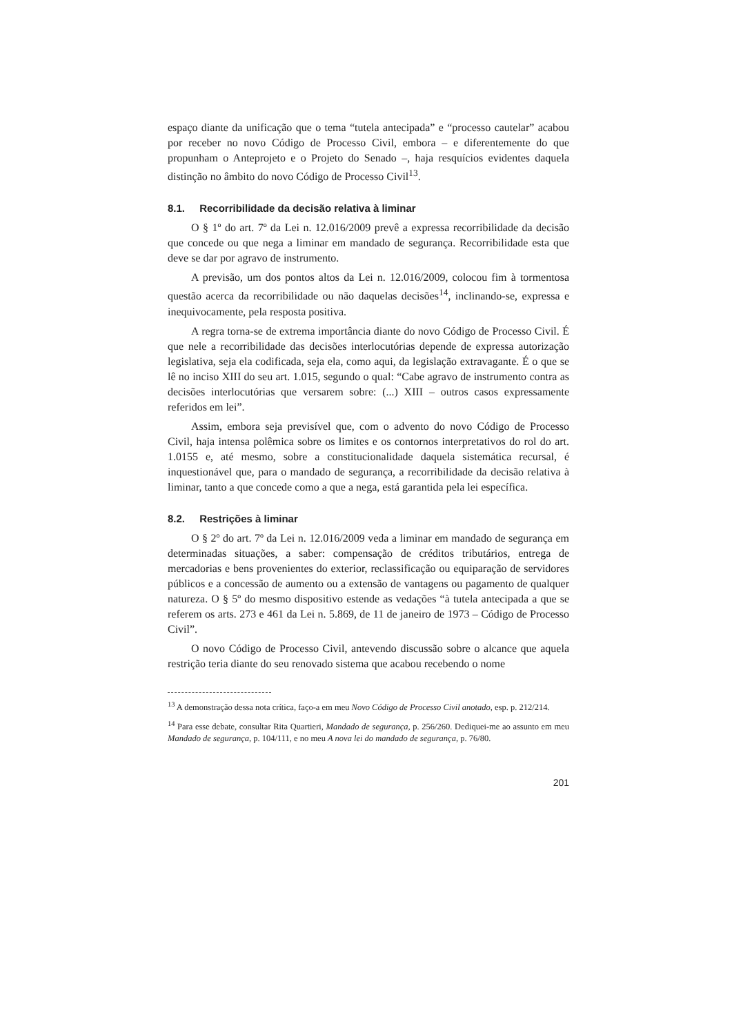espaço diante da unificação que o tema “tutela antecipada” e “processo cautelar” acabou por receber no novo Código de Processo Civil, embora – e diferentemente do que propunham o Anteprojeto e o Projeto do Senado –, haja resquícios evidentes daquela distinção no âmbito do novo Código de Processo Civil<sup>13</sup>.
8.1. Recorribilidade da decisão relativa à liminar
O § 1º do art. 7º da Lei n. 12.016/2009 prevê a expressa recorribilidade da decisão que concede ou que nega a liminar em mandado de segurança. Recorribilidade esta que deve se dar por agravo de instrumento.
A previsão, um dos pontos altos da Lei n. 12.016/2009, colocou fim à tormentosa questão acerca da recorribilidade ou não daquelas decisões<sup>14</sup>, inclinando-se, expressa e inequivocamente, pela resposta positiva.
A regra torna-se de extrema importância diante do novo Código de Processo Civil. É que nele a recorribilidade das decisões interlocutórias depende de expressa autorização legislativa, seja ela codificada, seja ela, como aqui, da legislação extravagante. É o que se lê no inciso XIII do seu art. 1.015, segundo o qual: “Cabe agravo de instrumento contra as decisões interlocutórias que versarem sobre: (...) XIII – outros casos expressamente referidos em lei”.
Assim, embora seja previsível que, com o advento do novo Código de Processo Civil, haja intensa polêmica sobre os limites e os contornos interpretativos do rol do art. 1.0155 e, até mesmo, sobre a constitucionalidade daquela sistemática recursal, é inquestionável que, para o mandado de segurança, a recorribilidade da decisão relativa à liminar, tanto a que concede como a que a nega, está garantida pela lei específica.
8.2. Restrições à liminar
O § 2º do art. 7º da Lei n. 12.016/2009 veda a liminar em mandado de segurança em determinadas situações, a saber: compensação de créditos tributários, entrega de mercadorias e bens provenientes do exterior, reclassificação ou equiparação de servidores públicos e a concessão de aumento ou a extensão de vantagens ou pagamento de qualquer natureza. O § 5º do mesmo dispositivo estende as vedações “à tutela antecipada a que se referem os arts. 273 e 461 da Lei n. 5.869, de 11 de janeiro de 1973 – Código de Processo Civil”.
O novo Código de Processo Civil, antevendo discussão sobre o alcance que aquela restrição teria diante do seu renovado sistema que acabou recebendo o nome
<sup>13</sup> A demonstração dessa nota crítica, faço-a em meu Novo Código de Processo Civil anotado, esp. p. 212/214.
<sup>14</sup> Para esse debate, consultar Rita Quartieri, Mandado de segurança, p. 256/260. Dediquei-me ao assunto em meu Mandado de segurança, p. 104/111, e no meu A nova lei do mandado de segurança, p. 76/80.
201